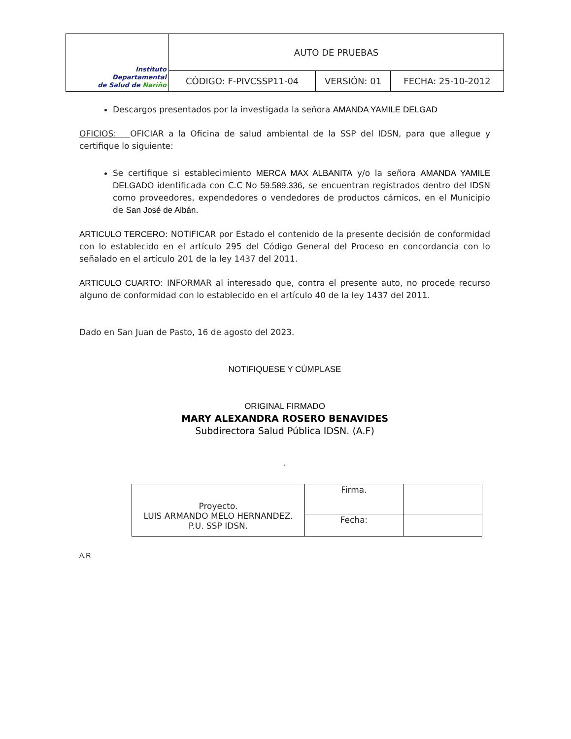| Instituto Departamental de Salud de Nariño | AUTO DE PRUEBAS | | |
| | CÓDIGO: F-PIVCSSP11-04 | VERSIÓN: 01 | FECHA: 25-10-2012 |
Descargos presentados por la investigada la señora AMANDA YAMILE DELGAD
OFICIOS: OFICIAR a la Oficina de salud ambiental de la SSP del IDSN, para que allegue y certifique lo siguiente:
Se certifique si establecimiento MERCA MAX ALBANITA y/o la señora AMANDA YAMILE DELGADO identificada con C.C No 59.589.336, se encuentran registrados dentro del IDSN como proveedores, expendedores o vendedores de productos cárnicos, en el Municipio de San José de Albán.
ARTICULO TERCERO: NOTIFICAR por Estado el contenido de la presente decisión de conformidad con lo establecido en el artículo 295 del Código General del Proceso en concordancia con lo señalado en el artículo 201 de la ley 1437 del 2011.
ARTICULO CUARTO: INFORMAR al interesado que, contra el presente auto, no procede recurso alguno de conformidad con lo establecido en el artículo 40 de la ley 1437 del 2011.
Dado en San Juan de Pasto, 16 de agosto del 2023.
NOTIFIQUESE Y CÚMPLASE
ORIGINAL FIRMADO
MARY ALEXANDRA ROSERO BENAVIDES
Subdirectora Salud Pública IDSN. (A.F)
.
| Proyecto. LUIS ARMANDO MELO HERNANDEZ. P.U. SSP IDSN. | Firma. | |
| | Fecha: | |
A.R